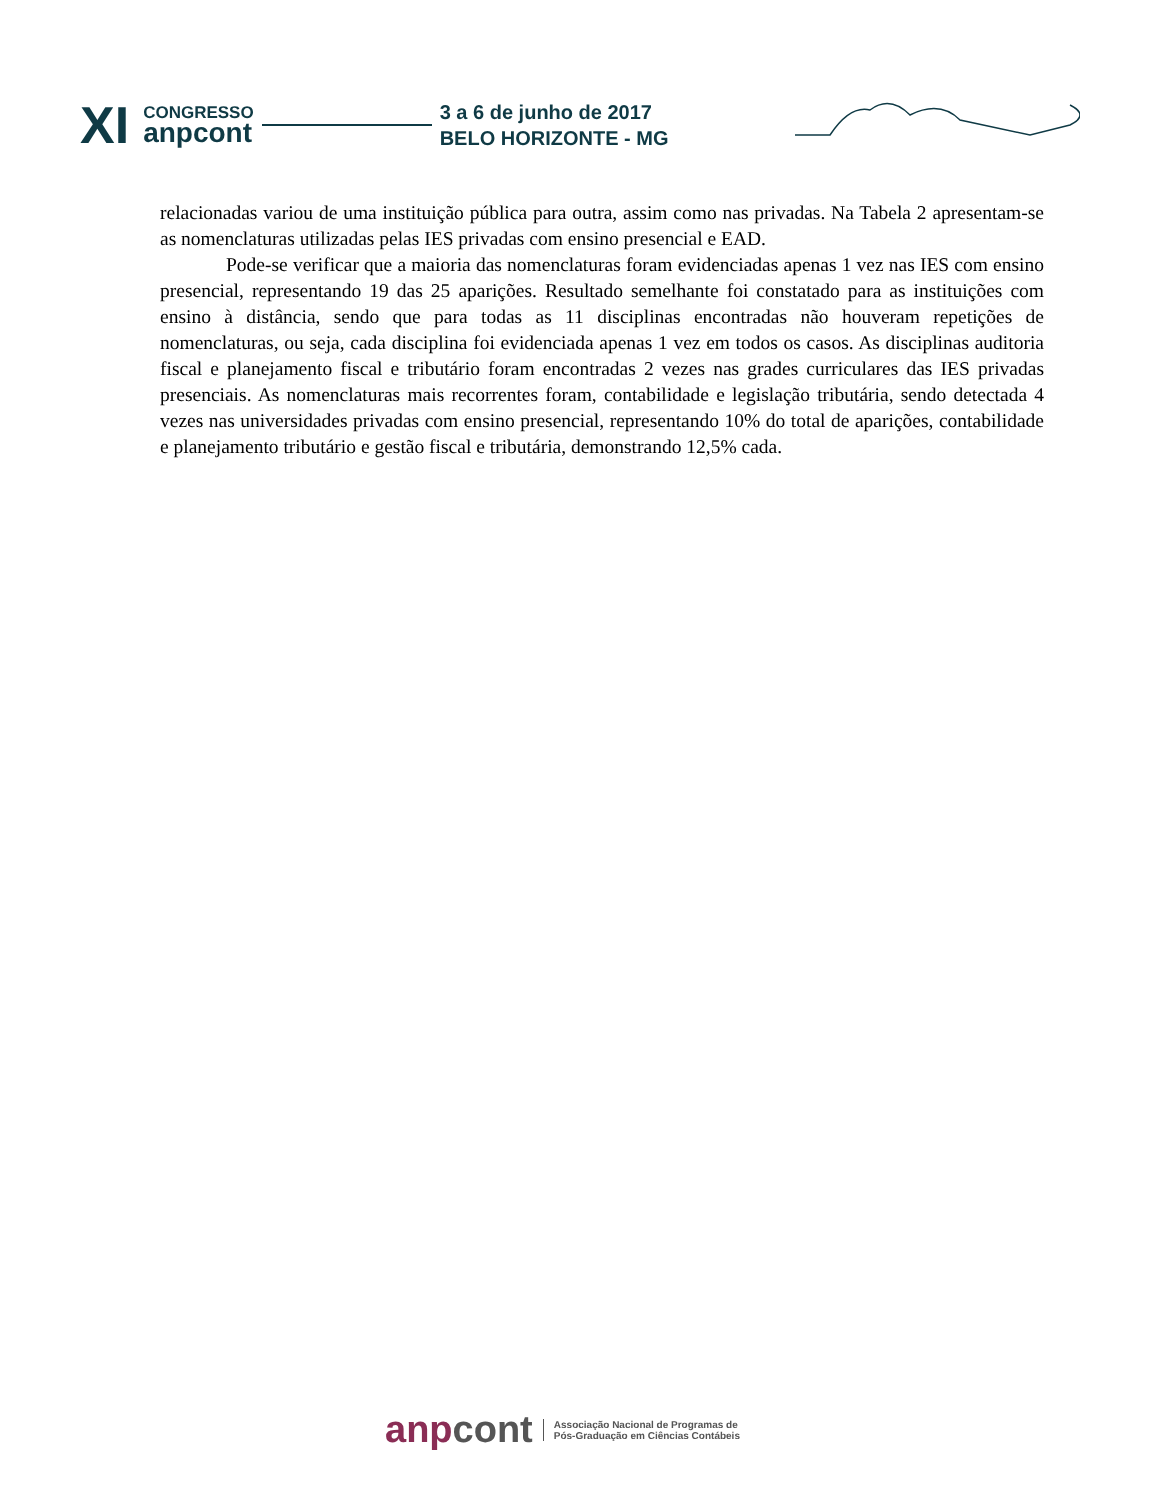XI
CONGRESSO
anpcont
3 a 6 de junho de 2017
BELO HORIZONTE - MG
relacionadas variou de uma instituição pública para outra, assim como nas privadas. Na Tabela 2 apresentam-se as nomenclaturas utilizadas pelas IES privadas com ensino presencial e EAD.
Pode-se verificar que a maioria das nomenclaturas foram evidenciadas apenas 1 vez nas IES com ensino presencial, representando 19 das 25 aparições. Resultado semelhante foi constatado para as instituições com ensino à distância, sendo que para todas as 11 disciplinas encontradas não houveram repetições de nomenclaturas, ou seja, cada disciplina foi evidenciada apenas 1 vez em todos os casos. As disciplinas auditoria fiscal e planejamento fiscal e tributário foram encontradas 2 vezes nas grades curriculares das IES privadas presenciais. As nomenclaturas mais recorrentes foram, contabilidade e legislação tributária, sendo detectada 4 vezes nas universidades privadas com ensino presencial, representando 10% do total de aparições, contabilidade e planejamento tributário e gestão fiscal e tributária, demonstrando 12,5% cada.
anpcont
Associação Nacional de Programas de
Pós-Graduação em Ciências Contábeis